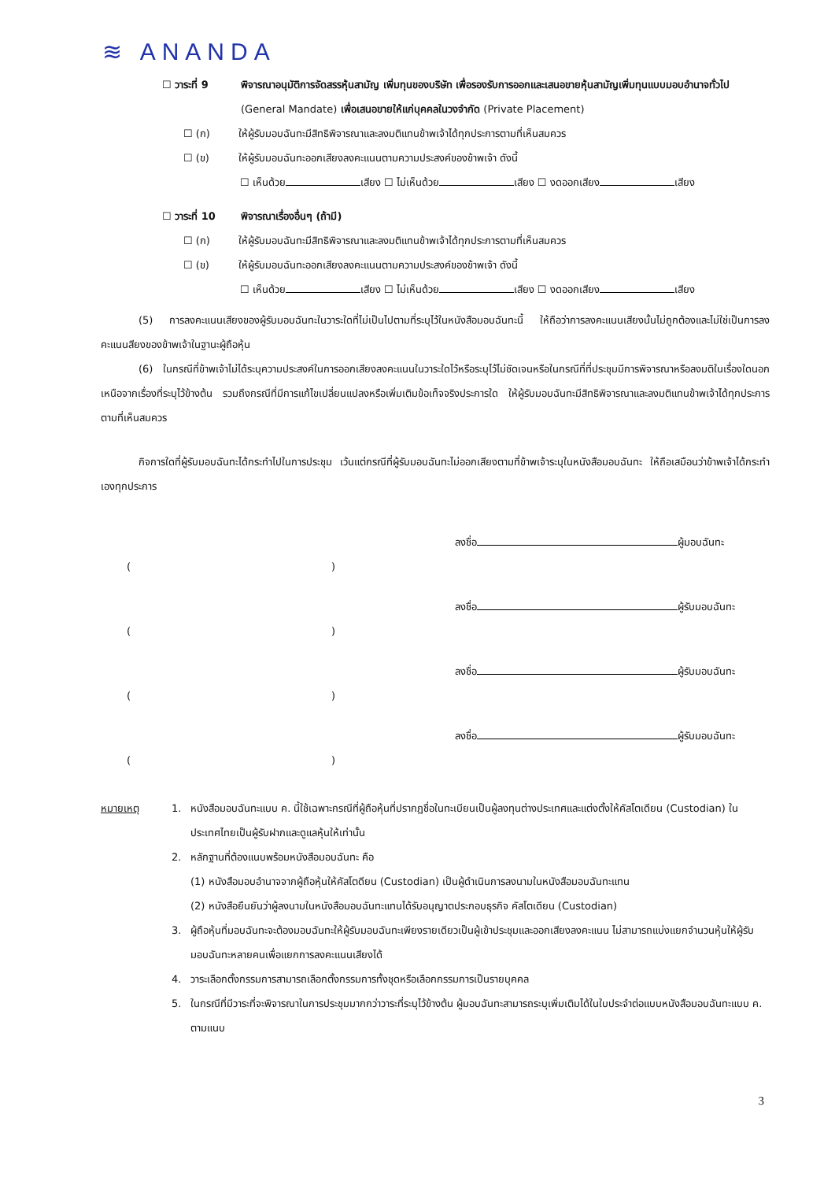≋ ANANDA
☐ วาระที่ 9 พิจารณาอนุมัติการจัดสรรหุ้นสามัญ เพิ่มทุนของบริษัท เพื่อรองรับการออกและเสนอขายหุ้นสามัญเพิ่มทุนแบบมอบอำนาจทั่วไป (General Mandate) เพื่อเสนอขายให้แก่บุคคลในวงจำกัด (Private Placement)
☐ (ก) ให้ผู้รับมอบฉันทะมีสิทธิพิจารณาและลงมติแทนข้าพเจ้าได้ทุกประการตามที่เห็นสมควร
☐ (ข) ให้ผู้รับมอบฉันทะออกเสียงลงคะแนนตามความประสงค์ของข้าพเจ้า ดังนี้
☐ เห็นด้วย เสียง ☐ ไม่เห็นด้วย เสียง ☐ งดออกเสียง เสียง
☐ วาระที่ 10 พิจารณาเรื่องอื่นๆ (ถ้ามี)
☐ (ก) ให้ผู้รับมอบฉันทะมีสิทธิพิจารณาและลงมติแทนข้าพเจ้าได้ทุกประการตามที่เห็นสมควร
☐ (ข) ให้ผู้รับมอบฉันทะออกเสียงลงคะแนนตามความประสงค์ของข้าพเจ้า ดังนี้
☐ เห็นด้วย เสียง ☐ ไม่เห็นด้วย เสียง ☐ งดออกเสียง เสียง
(5) การลงคะแนนเสียงของผู้รับมอบฉันทะในวาระใดที่ไม่เป็นไปตามที่ระบุไว้ในหนังสือมอบฉันทะนี้ ให้ถือว่าการลงคะแนนเสียงนั้นไม่ถูกต้องและไม่ใช่เป็นการลงคะแนนสียงของข้าพเจ้าในฐานะผู้ถือหุ้น
(6) ในกรณีที่ข้าพเจ้าไม่ได้ระบุความประสงค์ในการออกเสียงลงคะแนนในวาระใดไว้หรือระบุไว้ไม่ชัดเจนหรือในกรณีที่ที่ประชุมมีการพิจารณาหรือลงมติในเรื่องใดนอกเหนือจากเรื่องที่ระบุไว้ข้างต้น รวมถึงกรณีที่มีการแก้ไขเปลี่ยนแปลงหรือเพิ่มเติมข้อเท็จจริงประการใด ให้ผู้รับมอบฉันทะมีสิทธิพิจารณาและลงมติแทนข้าพเจ้าได้ทุกประการตามที่เห็นสมควร
กิจการใดที่ผู้รับมอบฉันทะได้กระทำไปในการประชุม เว้นแต่กรณีที่ผู้รับมอบฉันทะไม่ออกเสียงตามที่ข้าพเจ้าระบุในหนังสือมอบฉันทะ ให้ถือเสมือนว่าข้าพเจ้าได้กระทำเองทุกประการ
ลงชื่อ ผู้มอบฉันทะ
( )
ลงชื่อ ผู้รับมอบฉันทะ
( )
ลงชื่อ ผู้รับมอบฉันทะ
( )
ลงชื่อ ผู้รับมอบฉันทะ
( )
หมายเหตุ 1. หนังสือมอบฉันทะแบบ ค. นี้ใช้เฉพาะกรณีที่ผู้ถือหุ้นที่ปรากฏชื่อในทะเบียนเป็นผู้ลงทุนต่างประเทศและแต่งตั้งให้คัสโตเดียน (Custodian) ในประเทศไทยเป็นผู้รับฝากและดูแลหุ้นให้เท่านั้น
2. หลักฐานที่ต้องแนบพร้อมหนังสือมอบฉันทะ คือ
(1) หนังสือมอบอำนาจจากผู้ถือหุ้นให้คัสโตดียน (Custodian) เป็นผู้ดำเนินการลงนามในหนังสือมอบฉันทะแทน
(2) หนังสือยืนยันว่าผู้ลงนามในหนังสือมอบฉันทะแทนได้รับอนุญาตประกอบธุรกิจ คัสโตเดียน (Custodian)
3. ผู้ถือหุ้นที่มอบฉันทะจะต้องมอบฉันทะให้ผู้รับมอบฉันทะเพียงรายเดียวเป็นผู้เข้าประชุมและออกเสียงลงคะแนน ไม่สามารถแบ่งแยกจำนวนหุ้นให้ผู้รับมอบฉันทะหลายคนเพื่อแยกการลงคะแนนเสียงได้
4. วาระเลือกตั้งกรรมการสามารถเลือกตั้งกรรมการทั้งชุดหรือเลือกกรรมการเป็นรายบุคคล
5. ในกรณีที่มีวาระที่จะพิจารณาในการประชุมมากกว่าวาระที่ระบุไว้ข้างต้น ผู้มอบฉันทะสามารถระบุเพิ่มเติมได้ในใบประจำต่อแบบหนังสือมอบฉันทะแบบ ค. ตามแนบ
3